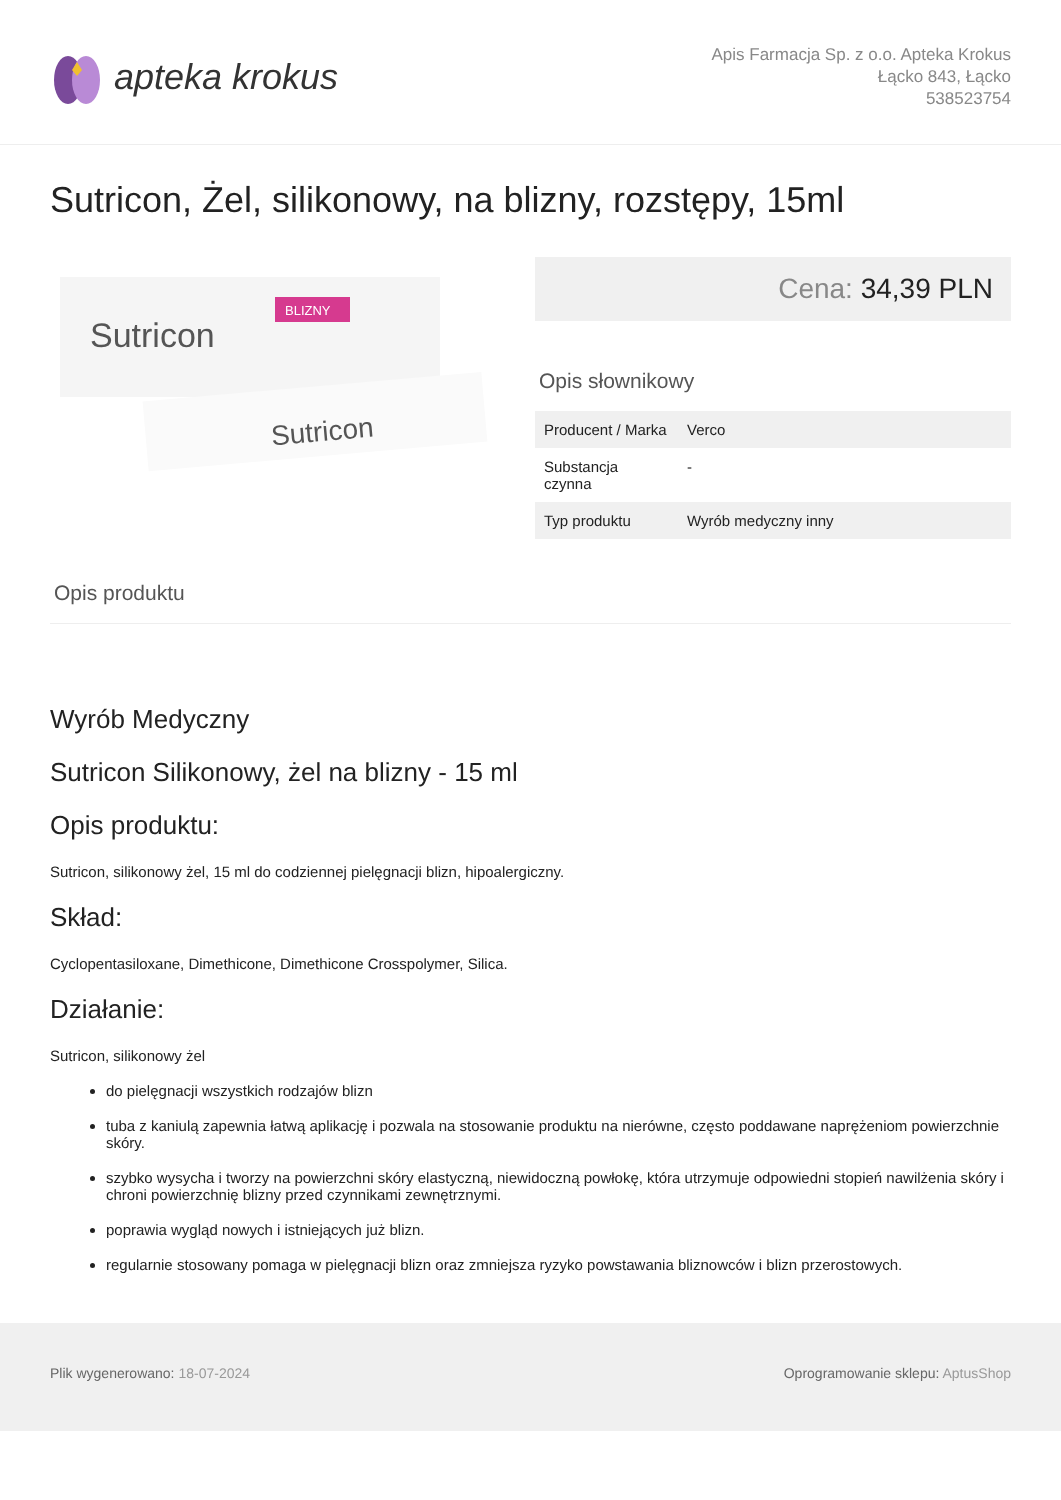apteka krokus
Apis Farmacja Sp. z o.o. Apteka Krokus
Łącko 843, Łącko
538523754
Sutricon, Żel, silikonowy, na blizny, rozstępy, 15ml
Sutricon
BLIZNY
Sutricon
Cena: 34,39 PLN
Opis słownikowy
| Producent / Marka | Verco |
| Substancja czynna | - |
| Typ produktu | Wyrób medyczny inny |
Opis produktu
Wyrób Medyczny
Sutricon Silikonowy, żel na blizny - 15 ml
Opis produktu:
Sutricon, silikonowy żel, 15 ml do codziennej pielęgnacji blizn, hipoalergiczny.
Skład:
Cyclopentasiloxane, Dimethicone, Dimethicone Crosspolymer, Silica.
Działanie:
Sutricon, silikonowy żel
do pielęgnacji wszystkich rodzajów blizn
tuba z kaniulą zapewnia łatwą aplikację i pozwala na stosowanie produktu na nierówne, często poddawane naprężeniom powierzchnie skóry.
szybko wysycha i tworzy na powierzchni skóry elastyczną, niewidoczną powłokę, która utrzymuje odpowiedni stopień nawilżenia skóry i chroni powierzchnię blizny przed czynnikami zewnętrznymi.
poprawia wygląd nowych i istniejących już blizn.
regularnie stosowany pomaga w pielęgnacji blizn oraz zmniejsza ryzyko powstawania bliznowców i blizn przerostowych.
Plik wygenerowano: 18-07-2024 Oprogramowanie sklepu: AptusShop